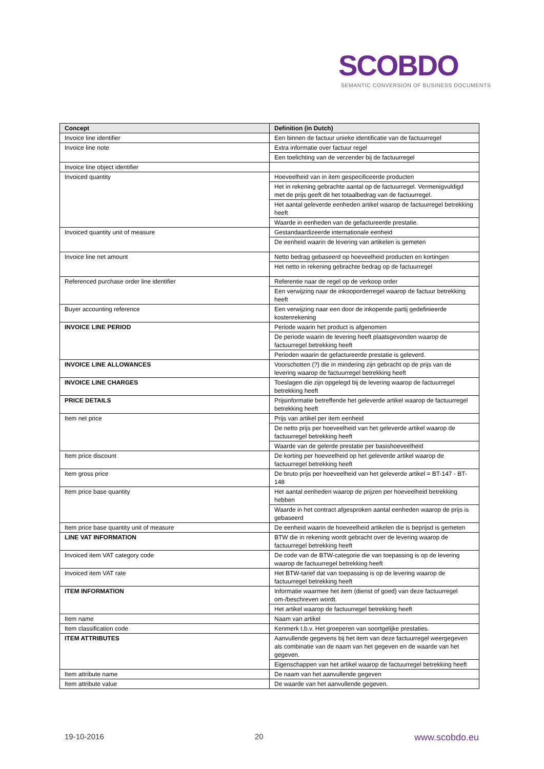SCOBDO
SEMANTIC CONVERSION OF BUSINESS DOCUMENTS
| Concept | Definition (in Dutch) |
| --- | --- |
| Invoice line identifier | Een binnen de factuur unieke identificatie van de factuurregel |
| Invoice line note | Extra informatie over factuur regel |
| | Een toelichting van de verzender bij de factuurregel |
| Invoice line object identifier | |
| Invoiced quantity | Hoeveelheid van in item gespecificeerde producten |
| | Het in rekening gebrachte aantal op de factuurregel. Vermenigvuldigd met de prijs geeft dit het totaalbedrag van de factuurregel. |
| | Het aantal geleverde eenheden artikel waarop de factuurregel betrekking heeft |
| | Waarde in eenheden van de gefactureerde prestatie. |
| Invoiced quantity unit of measure | Gestandaardizeerde internationale eenheid |
| | De eenheid waarin de levering van artikelen is gemeten |
| Invoice line net amount | Netto bedrag gebaseerd op hoeveelheid producten en kortingen |
| | Het netto in rekening gebrachte bedrag op de factuurregel |
| Referenced purchase order line identifier | Referentie naar de regel op de verkoop order |
| | Een verwijzing naar de inkooporderregel waarop de factuur betrekking heeft |
| Buyer accounting reference | Een verwijzing naar een door de inkopende partij gedefinieerde kostenrekening |
| INVOICE LINE PERIOD | Periode waarin het product is afgenomen |
| | De periode waarin de levering heeft plaatsgevonden waarop de factuurregel betrekking heeft |
| | Perioden waarin de gefactureerde prestatie is geleverd. |
| INVOICE LINE ALLOWANCES | Voorschotten (?) die in mindering zijn gebracht op de prijs van de levering waarop de factuurregel betrekking heeft |
| INVOICE LINE CHARGES | Toeslagen die zijn opgelegd bij de levering waarop de factuurregel betrekking heeft |
| PRICE DETAILS | Prijsinformatie betreffende het geleverde artikel waarop de factuurregel betrekking heeft |
| Item net price | Prijs van artikel per item eenheid |
| | De netto prijs per hoeveelheid van het geleverde artikel waarop de factuurregel betrekking heeft |
| | Waarde van de gelerde prestatie per basishoeveelheid |
| Item price discount | De korting per hoeveelheid op het geleverde artikel waarop de factuurregel betrekking heeft |
| Item gross price | De bruto prijs per hoeveelheid van het geleverde artikel = BT-147 - BT-148 |
| Item price base quantity | Het aantal eenheden waarop de prijzen per hoeveelheid betrekking hebben |
| | Waarde in het contract afgesproken aantal eenheden waarop de prijs is gebaseerd |
| Item price base quantity unit of measure | De eenheid waarin de hoeveelheid artikelen die is beprijsd is gemeten |
| LINE VAT INFORMATION | BTW die in rekening wordt gebracht over de levering waarop de factuurregel betrekking heeft |
| Invoiced item VAT category code | De code van de BTW-categorie die van toepassing is op de levering waarop de factuurregel betrekking heeft |
| Invoiced item VAT rate | Het BTW-tarief dat van toepassing is op de levering waarop de factuurregel betrekking heeft |
| ITEM INFORMATION | Informatie waarmee het item (dienst of goed) van deze factuurregel om-/beschreven wordt. |
| | Het artikel waarop de factuurregel betrekking heeft |
| Item name | Naam van artikel |
| Item classification code | Kenmerk t.b.v. Het groeperen van soortgelijke prestaties. |
| ITEM ATTRIBUTES | Aanvullende gegevens bij het item van deze factuurregel weergegeven als combinatie van de naam van het gegeven en de waarde van het gegeven. |
| | Eigenschappen van het artikel waarop de factuurregel betrekking heeft |
| Item attribute name | De naam van het aanvullende gegeven |
| Item attribute value | De waarde van het aanvullende gegeven. |
19-10-2016 20 www.scobdo.eu